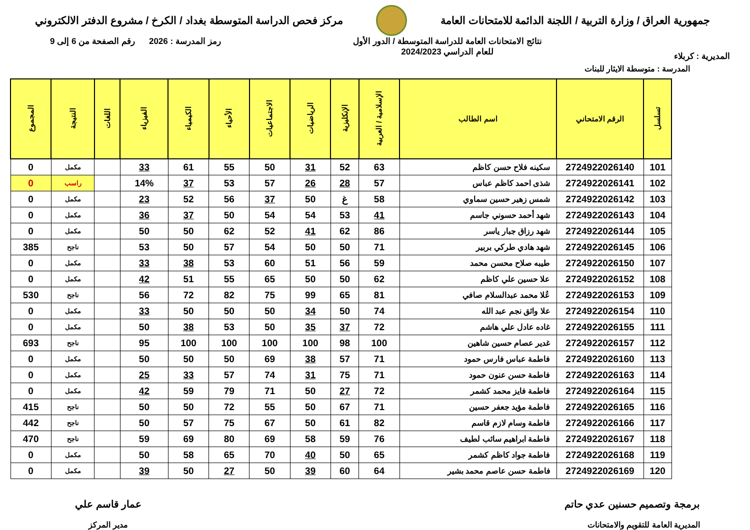جمهورية العراق / وزارة التربية / اللجنة الدائمة للامتحانات العامة
مركز فحص الدراسة المتوسطة بغداد / الكرخ / مشروع الدفتر الالكتروني
المديرية : كربلاء
نتائج الامتحانات العامة للدراسة المتوسطة / الدور الأول
للعام الدراسي 2024/2023
رمز المدرسة : 2026 رقم الصفحة من 6 إلى 9
المدرسة : متوسطة الايثار للبنات
| تسلسل | الرقم الامتحاني | اسم الطالب | الإسلامية / العربية | الإنكليزية | الرياضيات | الاجتماعيات | الأحياء | الكيمياء | الفيزياء | اللغات | النتيجة | المجموع |
| --- | --- | --- | --- | --- | --- | --- | --- | --- | --- | --- | --- | --- |
| 101 | 2724922026140 | سكينه فلاح حسن كاظم | 63 | 52 | 31 | 50 | 55 | 61 | 33 | | مكمل | 0 |
| 102 | 2724922026141 | شذى احمد كاظم عباس | 57 | 28 | 26 | 57 | 53 | 37 | 14% | | راسب | 0 |
| 103 | 2724922026142 | شمس زهير حسين سماوي | 58 | غ | 50 | 37 | 56 | 52 | 23 | | مكمل | 0 |
| 104 | 2724922026143 | شهد أحمد حسوني جاسم | 41 | 53 | 54 | 54 | 50 | 37 | 36 | | مكمل | 0 |
| 105 | 2724922026144 | شهد رزاق جبار ياسر | 86 | 62 | 41 | 52 | 62 | 50 | 50 | | مكمل | 0 |
| 106 | 2724922026145 | شهد هادي طركي بربير | 71 | 50 | 50 | 54 | 57 | 50 | 53 | | ناجح | 385 |
| 107 | 2724922026150 | طيبه صلاح محسن محمد | 59 | 56 | 51 | 60 | 53 | 38 | 33 | | مكمل | 0 |
| 108 | 2724922026152 | علا حسين علي كاظم | 62 | 50 | 50 | 65 | 55 | 51 | 42 | | مكمل | 0 |
| 109 | 2724922026153 | عُلا محمد عبدالسلام صافي | 81 | 65 | 99 | 75 | 82 | 72 | 56 | | ناجح | 530 |
| 110 | 2724922026154 | علا واثق نجم عبد الله | 74 | 50 | 34 | 50 | 50 | 50 | 33 | | مكمل | 0 |
| 111 | 2724922026155 | غاده عادل علي هاشم | 72 | 37 | 35 | 50 | 53 | 38 | 50 | | مكمل | 0 |
| 112 | 2724922026157 | غدير عصام حسين شاهين | 100 | 98 | 100 | 100 | 100 | 100 | 95 | | ناجح | 693 |
| 113 | 2724922026160 | فاطمة عباس فارس حمود | 71 | 57 | 38 | 69 | 50 | 50 | 50 | | مكمل | 0 |
| 114 | 2724922026163 | فاطمة حسن عنون حمود | 71 | 75 | 31 | 74 | 57 | 33 | 25 | | مكمل | 0 |
| 115 | 2724922026164 | فاطمة فايز محمد كشمر | 72 | 27 | 50 | 71 | 79 | 59 | 42 | | مكمل | 0 |
| 116 | 2724922026165 | فاطمة مؤيد جعفر حسين | 71 | 67 | 50 | 55 | 72 | 50 | 50 | | ناجح | 415 |
| 117 | 2724922026166 | فاطمة وسام لازم قاسم | 82 | 61 | 50 | 67 | 75 | 57 | 50 | | ناجح | 442 |
| 118 | 2724922026167 | فاطمة ابراهيم سائب لطيف | 76 | 59 | 58 | 69 | 80 | 69 | 59 | | ناجح | 470 |
| 119 | 2724922026168 | فاطمة جواد كاظم كشمر | 65 | 50 | 40 | 70 | 65 | 58 | 50 | | مكمل | 0 |
| 120 | 2724922026169 | فاطمة حسن عاصم محمد بشير | 64 | 60 | 39 | 50 | 27 | 50 | 39 | | مكمل | 0 |
برمجة وتصميم حسنين عدي حاتم
المديرية العامة للتقويم والامتحانات
عمار قاسم علي
مدير المركز